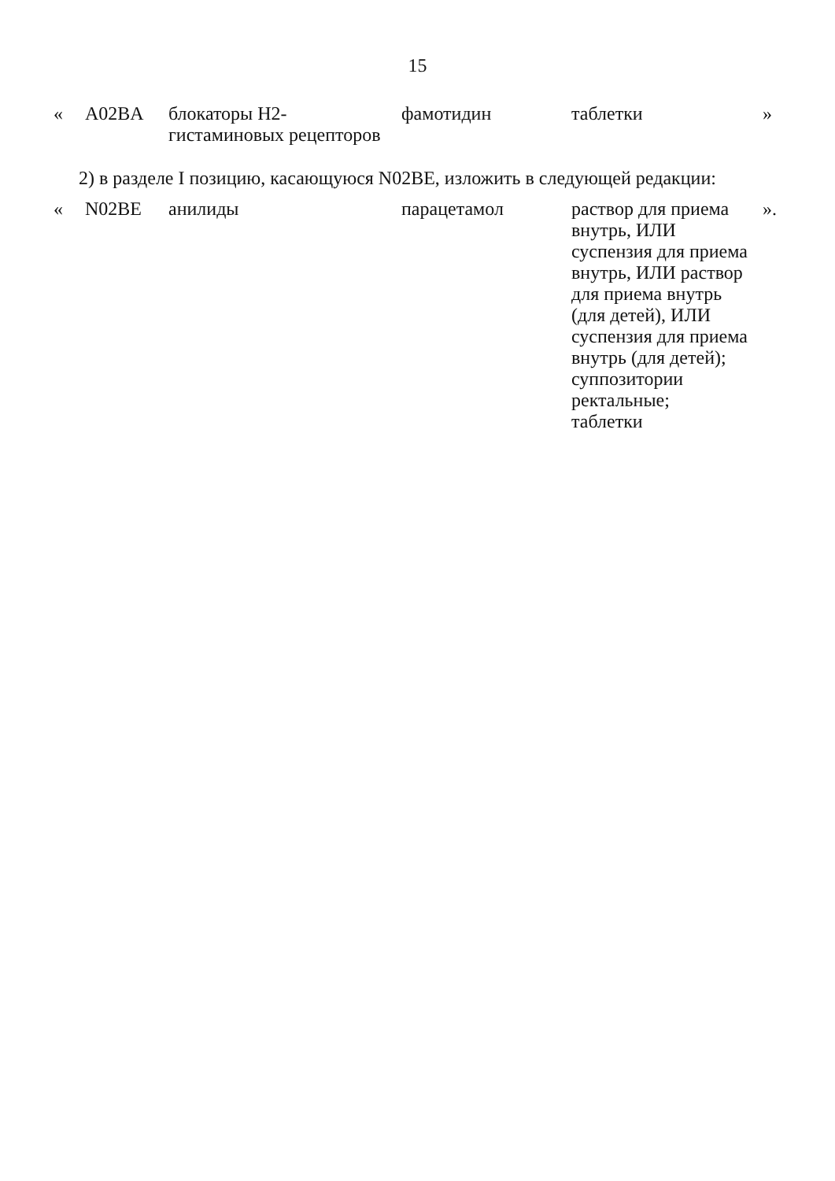15
| « | A02BA | блокаторы Н2-гистаминовых рецепторов | фамотидин | таблетки | » |
2) в разделе I позицию, касающуюся N02BE, изложить в следующей редакции:
| « | N02BE | анилиды | парацетамол | раствор для приема внутрь, ИЛИ суспензия для приема внутрь, ИЛИ раствор для приема внутрь (для детей), ИЛИ суспензия для приема внутрь (для детей); суппозитории ректальные; таблетки | ». |